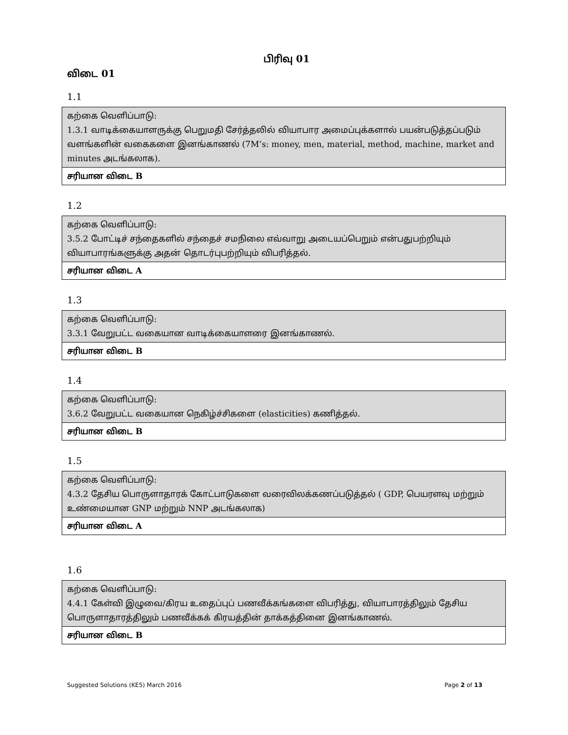பிரிவு 01
விடை 01
1.1
| கற்கை வெளிப்பாடு: 1.3.1 வாடிக்கையாளருக்கு பெறுமதி சேர்த்தலில் வியாபார அமைப்புக்களால் பயன்படுத்தப்படும் வளங்களின் வகைகளை இனங்காணல் (7M’s: money, men, material, method, machine, market and minutes அடங்கலாக). |
| சரியான விடை B |
1.2
| கற்கை வெளிப்பாடு: 3.5.2 போட்டிச் சந்தைகளில் சந்தைச் சமநிலை எவ்வாறு அடையப்பெறும் என்பதுபற்றியும் வியாபாரங்களுக்கு அதன் தொடர்புபற்றியும் விபரித்தல். |
| சரியான விடை A |
1.3
| கற்கை வெளிப்பாடு: 3.3.1 வேறுபட்ட வகையான வாடிக்கையாளரை இனங்காணல். |
| சரியான விடை B |
1.4
| கற்கை வெளிப்பாடு: 3.6.2 வேறுபட்ட வகையான நெகிழ்ச்சிகளை (elasticities) கணித்தல். |
| சரியான விடை B |
1.5
| கற்கை வெளிப்பாடு: 4.3.2 தேசிய பொருளாதாரக் கோட்பாடுகளை வரைவிலக்கணப்படுத்தல் ( GDP, பெயரளவு மற்றும் உண்மையான GNP மற்றும் NNP அடங்கலாக) |
| சரியான விடை A |
1.6
| கற்கை வெளிப்பாடு: 4.4.1 கேள்வி இழுவை/கிரய உதைப்புப் பணவீக்கங்களை விபரித்து, வியாபாரத்திலும் தேசிய பொருளாதாரத்திலும் பணவீக்கக் கிரயத்தின் தாக்கத்தினை இனங்காணல். |
| சரியான விடை B |
Suggested Solutions (KE5) March 2016 Page 2 of 13